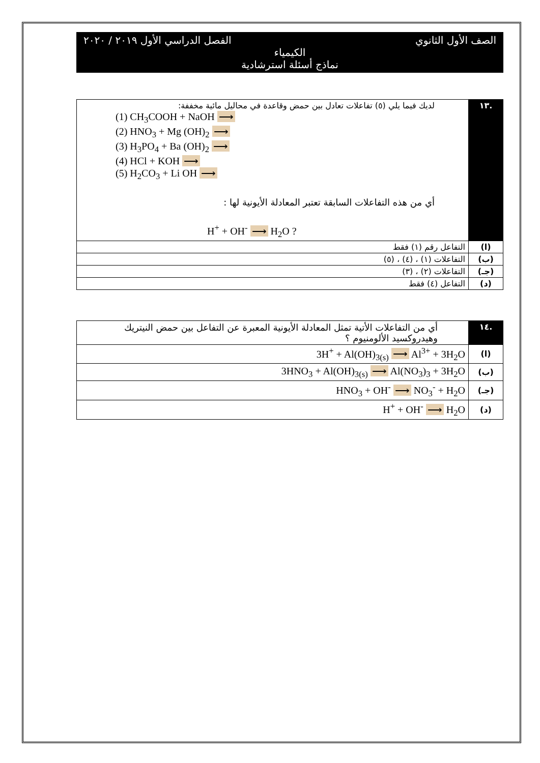الصف الأول الثانوي الفصل الدراسي الأول ٢٠١٩ / ٢٠٢٠
الكيمياء
نماذج أسئلة استرشادية
| .١٣ | لديك فيما يلي (٥) تفاعلات تعادل بين حمض وقاعدة في محاليل مائية مخففة: (1) CH<sub>3</sub>COOH + NaOH ⟶ (2) HNO<sub>3</sub> + Mg (OH)<sub>2</sub> ⟶ (3) H<sub>3</sub>PO<sub>4</sub> + Ba (OH)<sub>2</sub> ⟶ (4) HCl + KOH ⟶ (5) H<sub>2</sub>CO<sub>3</sub> + Li OH ⟶ أي من هذه التفاعلات السابقة تعتبر المعادلة الأيونية لها : H<sup>+</sup> + OH<sup>-</sup> ⟶ H<sub>2</sub>O ? |
| (ا) | التفاعل رقم (١) فقط |
| (ب) | التفاعلات (١) ، (٤) ، (٥) |
| (جـ) | التفاعلات (٢) ، (٣) |
| (د) | التفاعل (٤) فقط |
| .١٤ | أي من التفاعلات الأتية تمثل المعادلة الأيونية المعبرة عن التفاعل بين حمض النيتريك وهيدروكسيد الألومنيوم ؟ |
| (ا) | 3H<sup>+</sup> + Al(OH)<sub>3(s)</sub> ⟶ Al<sup>3+</sup> + 3H<sub>2</sub>O |
| (ب) | 3HNO<sub>3</sub> + Al(OH)<sub>3(s)</sub> ⟶ Al(NO<sub>3</sub>)<sub>3</sub> + 3H<sub>2</sub>O |
| (جـ) | HNO<sub>3</sub> + OH<sup>-</sup> ⟶ NO<sub>3</sub><sup>-</sup> + H<sub>2</sub>O |
| (د) | H<sup>+</sup> + OH<sup>-</sup> ⟶ H<sub>2</sub>O |